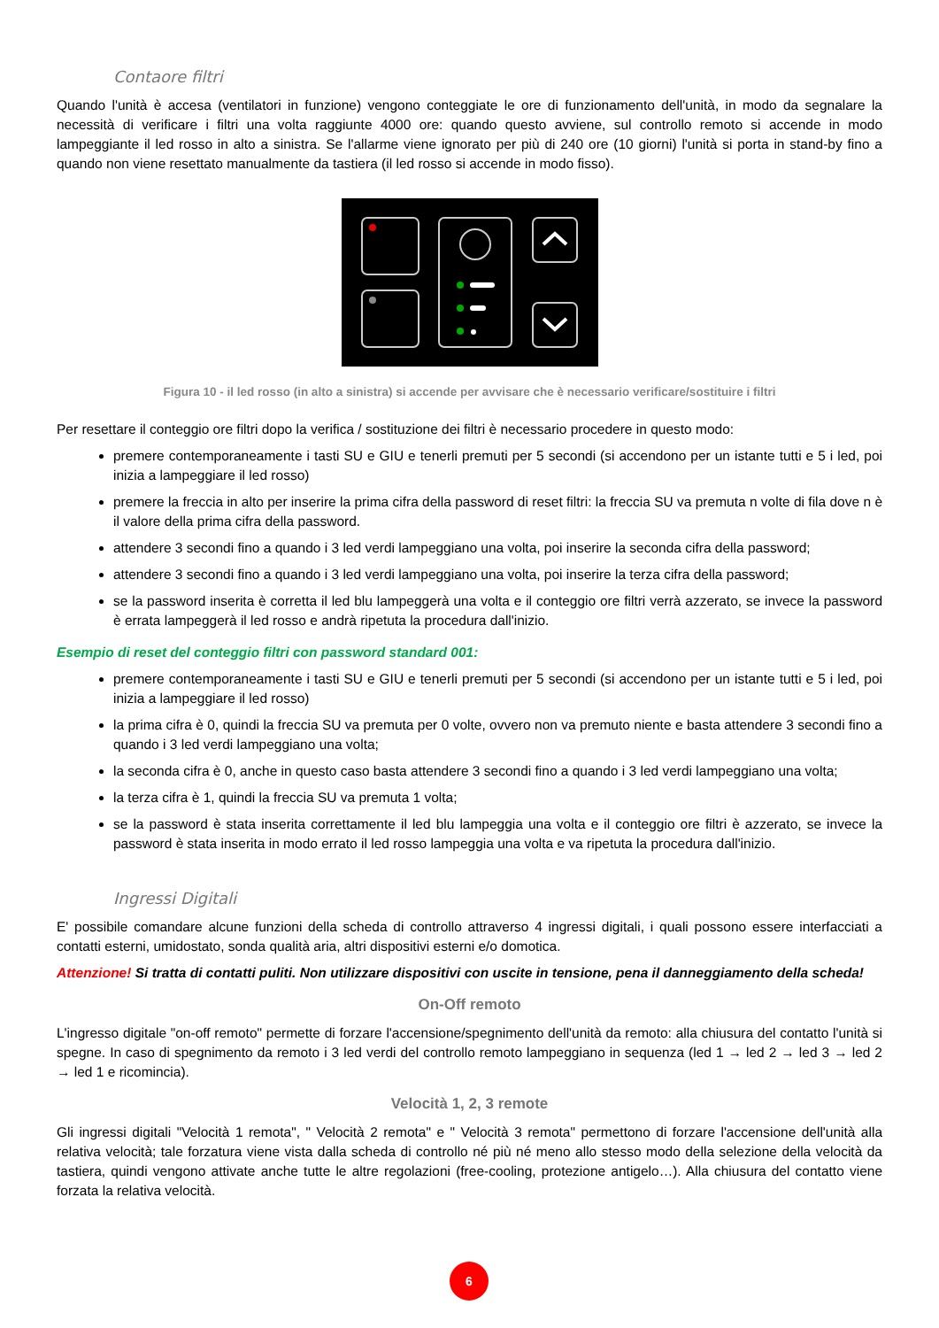Contaore filtri
Quando l'unità è accesa (ventilatori in funzione) vengono conteggiate le ore di funzionamento dell'unità, in modo da segnalare la necessità di verificare i filtri una volta raggiunte 4000 ore: quando questo avviene, sul controllo remoto si accende in modo lampeggiante il led rosso in alto a sinistra. Se l'allarme viene ignorato per più di 240 ore (10 giorni) l'unità si porta in stand-by fino a quando non viene resettato manualmente da tastiera (il led rosso si accende in modo fisso).
Figura 10 - il led rosso (in alto a sinistra) si accende per avvisare che è necessario verificare/sostituire i filtri
Per resettare il conteggio ore filtri dopo la verifica / sostituzione dei filtri è necessario procedere in questo modo:
premere contemporaneamente i tasti SU e GIU e tenerli premuti per 5 secondi (si accendono per un istante tutti e 5 i led, poi inizia a lampeggiare il led rosso)
premere la freccia in alto per inserire la prima cifra della password di reset filtri: la freccia SU va premuta n volte di fila dove n è il valore della prima cifra della password.
attendere 3 secondi fino a quando i 3 led verdi lampeggiano una volta, poi inserire la seconda cifra della password;
attendere 3 secondi fino a quando i 3 led verdi lampeggiano una volta, poi inserire la terza cifra della password;
se la password inserita è corretta il led blu lampeggerà una volta e il conteggio ore filtri verrà azzerato, se invece la password è errata lampeggerà il led rosso e andrà ripetuta la procedura dall'inizio.
Esempio di reset del conteggio filtri con password standard 001:
premere contemporaneamente i tasti SU e GIU e tenerli premuti per 5 secondi (si accendono per un istante tutti e 5 i led, poi inizia a lampeggiare il led rosso)
la prima cifra è 0, quindi la freccia SU va premuta per 0 volte, ovvero non va premuto niente e basta attendere 3 secondi fino a quando i 3 led verdi lampeggiano una volta;
la seconda cifra è 0, anche in questo caso basta attendere 3 secondi fino a quando i 3 led verdi lampeggiano una volta;
la terza cifra è 1, quindi la freccia SU va premuta 1 volta;
se la password è stata inserita correttamente il led blu lampeggia una volta e il conteggio ore filtri è azzerato, se invece la password è stata inserita in modo errato il led rosso lampeggia una volta e va ripetuta la procedura dall'inizio.
Ingressi Digitali
E' possibile comandare alcune funzioni della scheda di controllo attraverso 4 ingressi digitali, i quali possono essere interfacciati a contatti esterni, umidostato, sonda qualità aria, altri dispositivi esterni e/o domotica.
Attenzione! Si tratta di contatti puliti. Non utilizzare dispositivi con uscite in tensione, pena il danneggiamento della scheda!
On-Off remoto
L'ingresso digitale "on-off remoto" permette di forzare l'accensione/spegnimento dell'unità da remoto: alla chiusura del contatto l'unità si spegne. In caso di spegnimento da remoto i 3 led verdi del controllo remoto lampeggiano in sequenza (led 1 → led 2 → led 3 → led 2 → led 1 e ricomincia).
Velocità 1, 2, 3 remote
Gli ingressi digitali "Velocità 1 remota", " Velocità 2 remota" e " Velocità 3 remota" permettono di forzare l'accensione dell'unità alla relativa velocità; tale forzatura viene vista dalla scheda di controllo né più né meno allo stesso modo della selezione della velocità da tastiera, quindi vengono attivate anche tutte le altre regolazioni (free-cooling, protezione antigelo…). Alla chiusura del contatto viene forzata la relativa velocità.
6